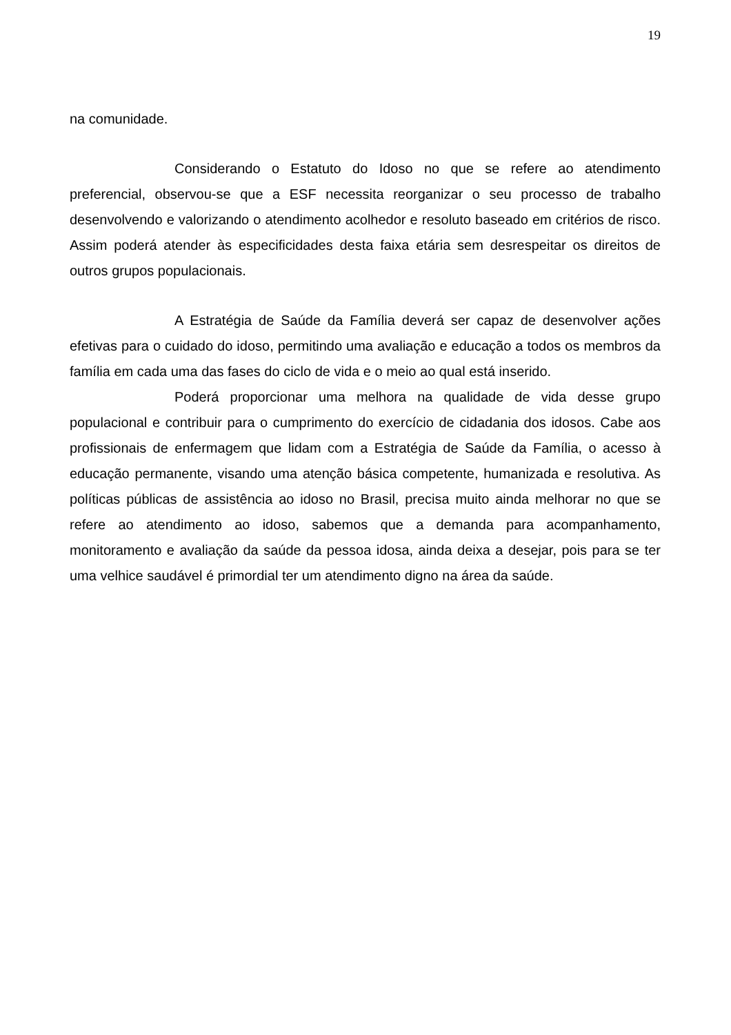19
na comunidade.
Considerando o Estatuto do Idoso no que se refere ao atendimento preferencial, observou-se que a ESF necessita reorganizar o seu processo de trabalho desenvolvendo e valorizando o atendimento acolhedor e resoluto baseado em critérios de risco. Assim poderá atender às especificidades desta faixa etária sem desrespeitar os direitos de outros grupos populacionais.
A Estratégia de Saúde da Família deverá ser capaz de desenvolver ações efetivas para o cuidado do idoso, permitindo uma avaliação e educação a todos os membros da família em cada uma das fases do ciclo de vida e o meio ao qual está inserido.
Poderá proporcionar uma melhora na qualidade de vida desse grupo populacional e contribuir para o cumprimento do exercício de cidadania dos idosos. Cabe aos profissionais de enfermagem que lidam com a Estratégia de Saúde da Família, o acesso à educação permanente, visando uma atenção básica competente, humanizada e resolutiva. As políticas públicas de assistência ao idoso no Brasil, precisa muito ainda melhorar no que se refere ao atendimento ao idoso, sabemos que a demanda para acompanhamento, monitoramento e avaliação da saúde da pessoa idosa, ainda deixa a desejar, pois para se ter uma velhice saudável é primordial ter um atendimento digno na área da saúde.